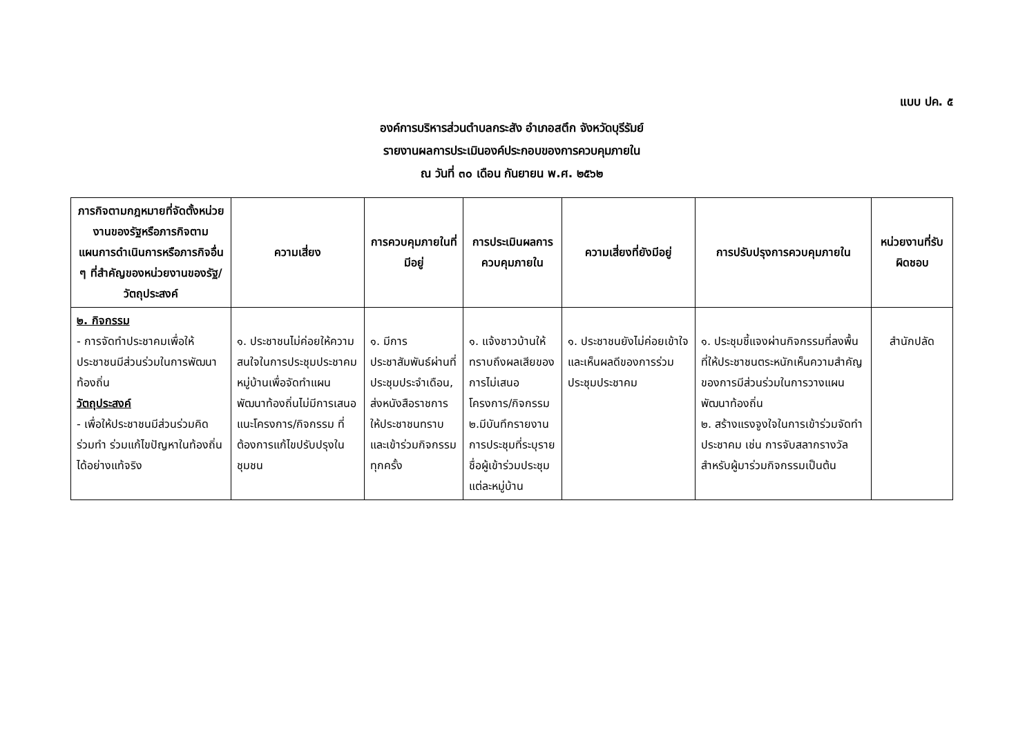แบบ ปค. ๕
องค์การบริหารส่วนตำบลกระสัง อำเภอสตึก จังหวัดบุรีรัมย์
รายงานผลการประเมินองค์ประกอบของการควบคุมภายใน
ณ วันที่ ๓๐ เดือน กันยายน พ.ศ. ๒๕๖๒
| ภารกิจตามกฎหมายที่จัดตั้งหน่วยงานของรัฐหรือภารกิจตามแผนการดำเนินการหรือภารกิจอื่น ๆ ที่สำคัญของหน่วยงานของรัฐ/วัตถุประสงค์ | ความเสี่ยง | การควบคุมภายในที่มีอยู่ | การประเมินผลการควบคุมภายใน | ความเสี่ยงที่ยังมีอยู่ | การปรับปรุงการควบคุมภายใน | หน่วยงานที่รับผิดชอบ |
| --- | --- | --- | --- | --- | --- | --- |
| ๒. กิจกรรม - การจัดทำประชาคมเพื่อให้ประชาชนมีส่วนร่วมในการพัฒนาท้องถิ่น วัตถุประสงค์ - เพื่อให้ประชาชนมีส่วนร่วมคิด ร่วมทำ ร่วมแก้ไขปัญหาในท้องถิ่นได้อย่างแท้จริง | ๑. ประชาชนไม่ค่อยให้ความสนใจในการประชุมประชาคมหมู่บ้านเพื่อจัดทำแผนพัฒนาท้องถิ่นไม่มีการเสนอแนะโครงการ/กิจกรรม ที่ต้องการแก้ไขปรับปรุงในชุมชน | ๑. มีการประชาสัมพันธ์ผ่านที่ประชุมประจำเดือน, ส่งหนังสือราชการให้ประชาชนทราบและเข้าร่วมกิจกรรมทุกครั้ง | ๑. แจ้งชาวบ้านให้ทราบถึงผลเสียของการไม่เสนอโครงการ/กิจกรรม ๒.มีบันทึกรายงานการประชุมที่ระบุรายชื่อผู้เข้าร่วมประชุมแต่ละหมู่บ้าน | ๑. ประชาชนยังไม่ค่อยเข้าใจและเห็นผลดีของการร่วมประชุมประชาคม | ๑. ประชุมชี้แจงผ่านกิจกรรมที่ลงพื้นที่ให้ประชาชนตระหนักเห็นความสำคัญของการมีส่วนร่วมในการวางแผนพัฒนาท้องถิ่น ๒. สร้างแรงจูงใจในการเข้าร่วมจัดทำประชาคม เช่น การจับสลากรางวัล สำหรับผู้มาร่วมกิจกรรมเป็นต้น | สำนักปลัด |